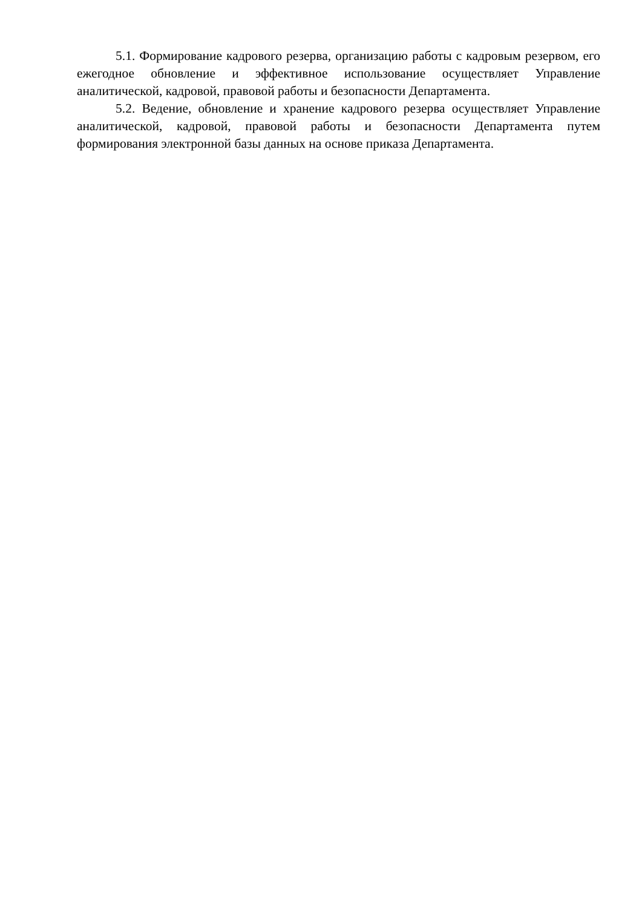5.1. Формирование кадрового резерва, организацию работы с кадровым резервом, его ежегодное обновление и эффективное использование осуществляет Управление аналитической, кадровой, правовой работы и безопасности Департамента.
5.2. Ведение, обновление и хранение кадрового резерва осуществляет Управление аналитической, кадровой, правовой работы и безопасности Департамента путем формирования электронной базы данных на основе приказа Департамента.